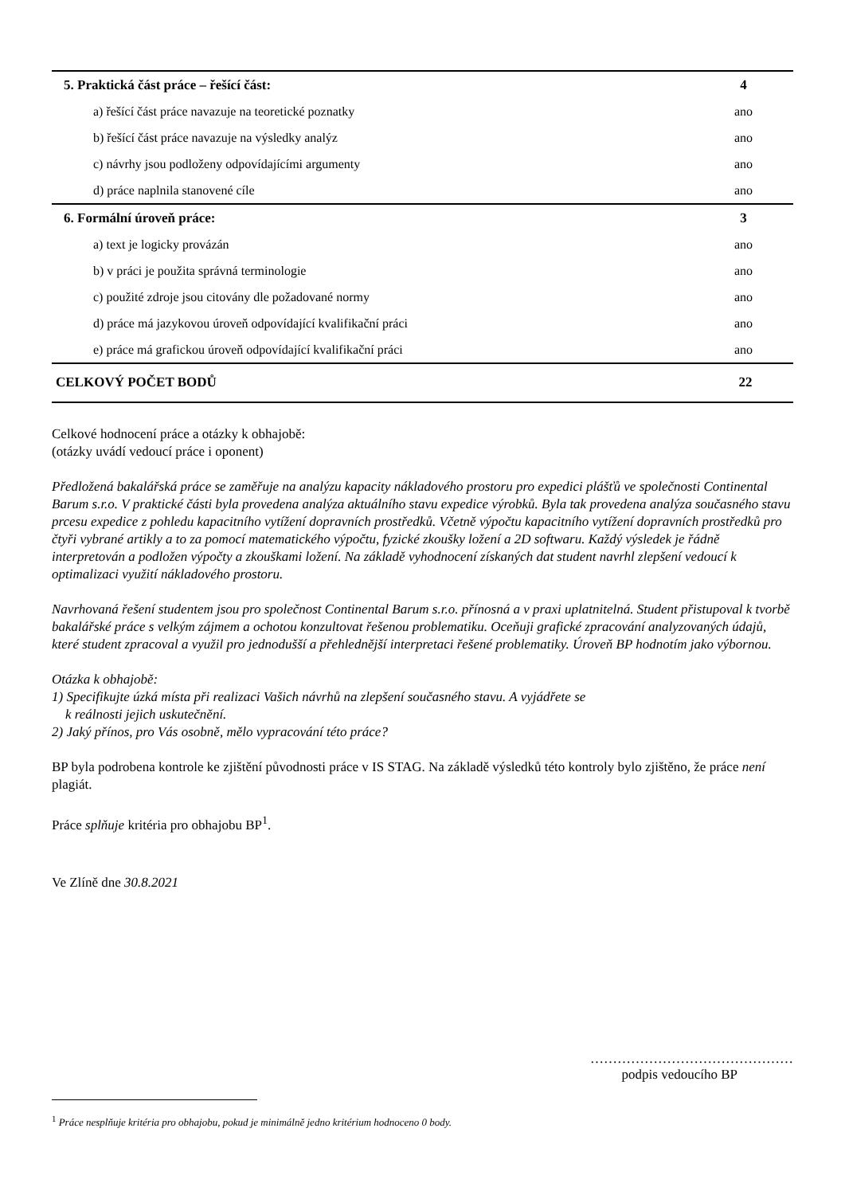| 5. Praktická část práce – řešící část: | 4 |
| a) řešící část práce navazuje na teoretické poznatky | ano |
| b) řešící část práce navazuje na výsledky analýz | ano |
| c) návrhy jsou podloženy odpovídajícími argumenty | ano |
| d) práce naplnila stanovené cíle | ano |
| 6. Formální úroveň práce: | 3 |
| a) text je logicky provázán | ano |
| b) v práci je použita správná terminologie | ano |
| c) použité zdroje jsou citovány dle požadované normy | ano |
| d) práce má jazykovou úroveň odpovídající kvalifikační práci | ano |
| e) práce má grafickou úroveň odpovídající kvalifikační práci | ano |
| CELKOVÝ POČET BODŮ | 22 |
Celkové hodnocení práce a otázky k obhajobě:
(otázky uvádí vedoucí práce i oponent)
Předložená bakalářská práce se zaměřuje na analýzu kapacity nákladového prostoru pro expedici plášťů ve společnosti Continental Barum s.r.o. V praktické části byla provedena analýza aktuálního stavu expedice výrobků. Byla tak provedena analýza současného stavu prcesu expedice z pohledu kapacitního vytížení dopravních prostředků. Včetně výpočtu kapacitního vytížení dopravních prostředků pro čtyři vybrané artikly a to za pomocí matematického výpočtu, fyzické zkoušky ložení a 2D softwaru. Každý výsledek je řádně interpretován a podložen výpočty a zkouškami ložení. Na základě vyhodnocení získaných dat student navrhl zlepšení vedoucí k optimalizaci využití nákladového prostoru.
Navrhovaná řešení studentem jsou pro společnost Continental Barum s.r.o. přínosná a v praxi uplatnitelná. Student přistupoval k tvorbě bakalářské práce s velkým zájmem a ochotou konzultovat řešenou problematiku. Oceňuji grafické zpracování analyzovaných údajů, které student zpracoval a využil pro jednodušší a přehlednější interpretaci řešené problematiky. Úroveň BP hodnotím jako výbornou.
Otázka k obhajobě:
1) Specifikujte úzká místa při realizaci Vašich návrhů na zlepšení současného stavu. A vyjádřete se
k reálnosti jejich uskutečnění.
2) Jaký přínos, pro Vás osobně, mělo vypracování této práce?
BP byla podrobena kontrole ke zjištění původnosti práce v IS STAG. Na základě výsledků této kontroly bylo zjištěno, že práce není plagiát.
Práce splňuje kritéria pro obhajobu BP<sup>1</sup>.
Ve Zlíně dne 30.8.2021
………………………………………
podpis vedoucího BP
<sup>1</sup> Práce nesplňuje kritéria pro obhajobu, pokud je minimálně jedno kritérium hodnoceno 0 body.